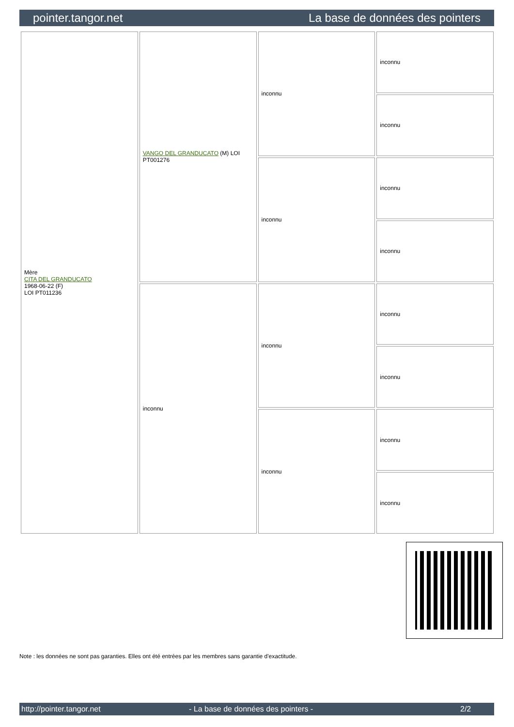pointer.tangor.net La base de données des pointers
| Mère CITA DEL GRANDUCATO 1968-06-22 (F) LOI PT011236 | VANGO DEL GRANDUCATO (M) LOI PT001276 | inconnu | inconnu |
| | | | inconnu |
| | | inconnu | inconnu |
| | | | inconnu |
| | inconnu | inconnu | inconnu |
| | | | inconnu |
| | | inconnu | inconnu |
| | | | inconnu |
Note : les données ne sont pas garanties. Elles ont été entrées par les membres sans garantie d'exactitude.
http://pointer.tangor.net - La base de données des pointers - 2/2